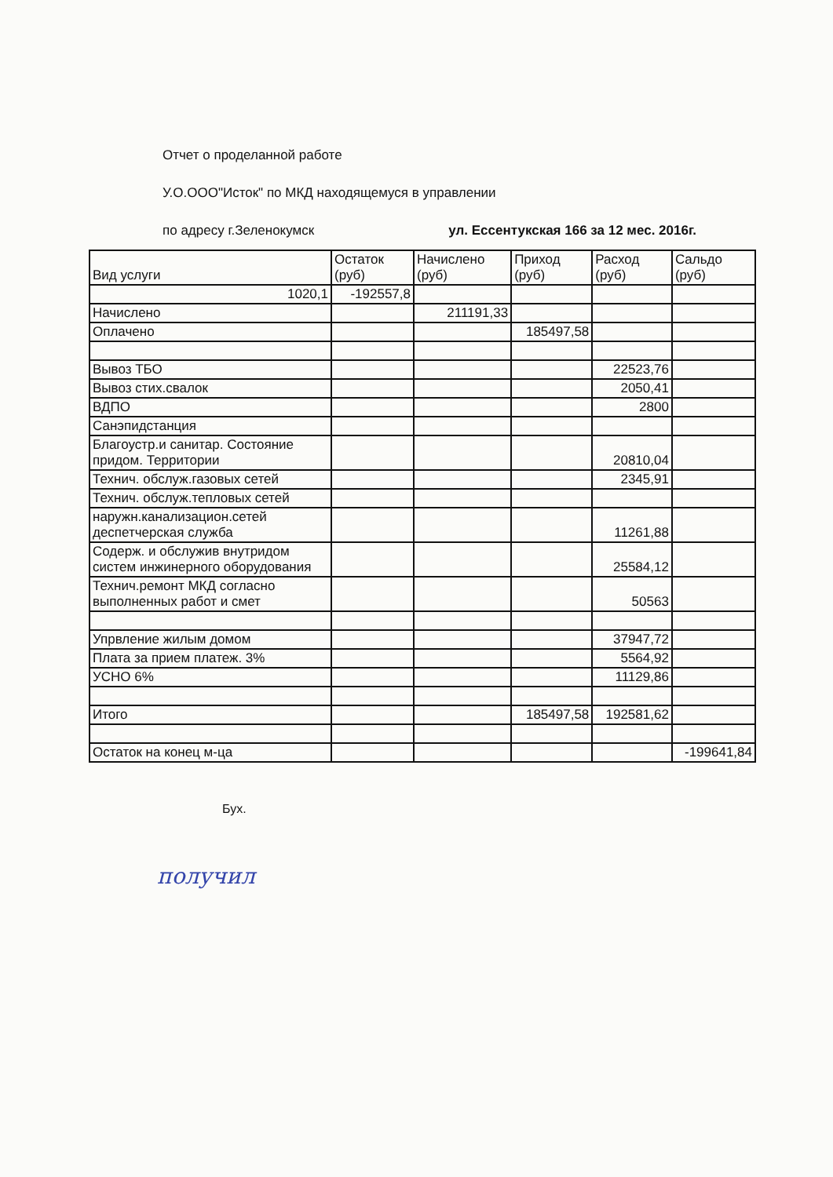Отчет о проделанной работе
У.О.ООО"Исток" по МКД находящемуся в управлении
по адресу г.Зеленокумск ул. Ессентукская 166 за 12 мес. 2016г.
| Вид услуги | Остаток (руб) | Начислено (руб) | Приход (руб) | Расход (руб) | Сальдо (руб) |
| 1020,1 | -192557,8 | | | | |
| Начислено | | 211191,33 | | | |
| Оплачено | | | 185497,58 | | |
| Вывоз ТБО | | | | 22523,76 | |
| Вывоз стих.свалок | | | | 2050,41 | |
| ВДПО | | | | 2800 | |
| Санэпидстанция | | | | | |
| Благоустр.и санитар. Состояние придом. Территории | | | | 20810,04 | |
| Технич. обслуж.газовых сетей | | | | 2345,91 | |
| Технич. обслуж.тепловых сетей | | | | | |
| наружн.канализацион.сетей деспетчерская служба | | | | 11261,88 | |
| Содерж. и обслужив внутридом систем инжинерного оборудования | | | | 25584,12 | |
| Технич.ремонт МКД согласно выполненных работ и смет | | | | 50563 | |
| Упрвление жилым домом | | | | 37947,72 | |
| Плата за прием платеж. 3% | | | | 5564,92 | |
| УСНО 6% | | | | 11129,86 | |
| Итого | | | 185497,58 | 192581,62 | |
| Остаток на конец м-ца | | | | | -199641,84 |
Бух.
получил